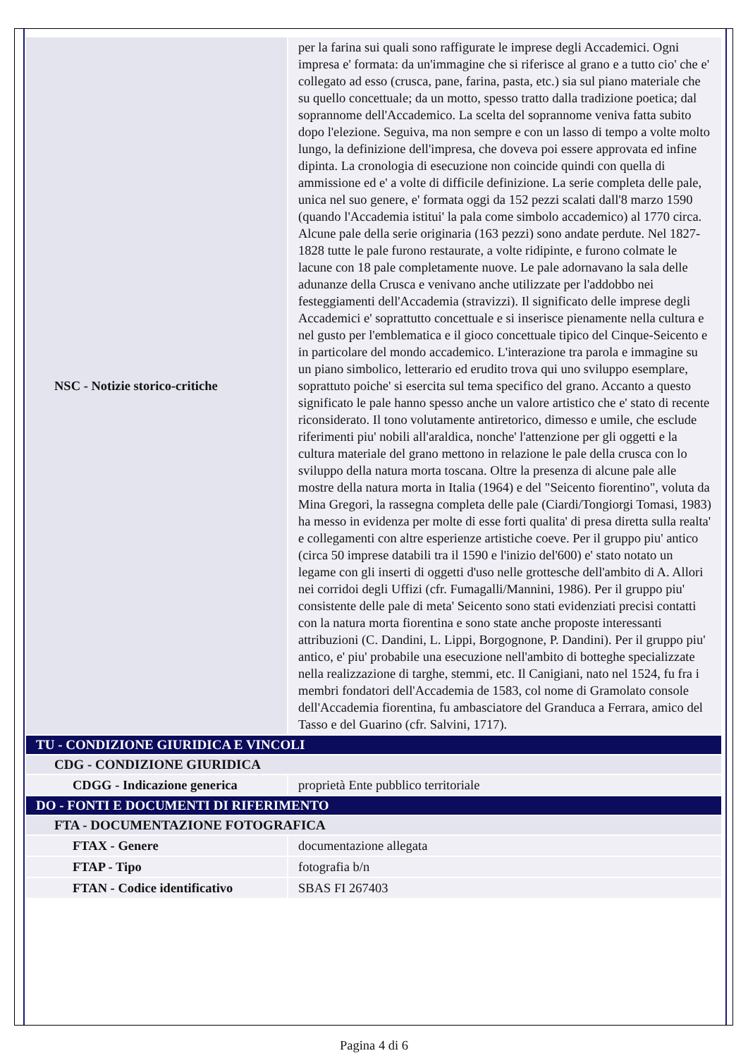| NSC - Notizie storico-critiche | per la farina sui quali sono raffigurate le imprese degli Accademici. Ogni impresa e' formata: da un'immagine che si riferisce al grano e a tutto cio' che e' collegato ad esso (crusca, pane, farina, pasta, etc.) sia sul piano materiale che su quello concettuale; da un motto, spesso tratto dalla tradizione poetica; dal soprannome dell'Accademico. La scelta del soprannome veniva fatta subito dopo l'elezione. Seguiva, ma non sempre e con un lasso di tempo a volte molto lungo, la definizione dell'impresa, che doveva poi essere approvata ed infine dipinta. La cronologia di esecuzione non coincide quindi con quella di ammissione ed e' a volte di difficile definizione. La serie completa delle pale, unica nel suo genere, e' formata oggi da 152 pezzi scalati dall'8 marzo 1590 (quando l'Accademia istitui' la pala come simbolo accademico) al 1770 circa. Alcune pale della serie originaria (163 pezzi) sono andate perdute. Nel 1827-1828 tutte le pale furono restaurate, a volte ridipinte, e furono colmate le lacune con 18 pale completamente nuove. Le pale adornavano la sala delle adunanze della Crusca e venivano anche utilizzate per l'addobbo nei festeggiamenti dell'Accademia (stravizzi). Il significato delle imprese degli Accademici e' soprattutto concettuale e si inserisce pienamente nella cultura e nel gusto per l'emblematica e il gioco concettuale tipico del Cinque-Seicento e in particolare del mondo accademico. L'interazione tra parola e immagine su un piano simbolico, letterario ed erudito trova qui uno sviluppo esemplare, soprattuto poiche' si esercita sul tema specifico del grano. Accanto a questo significato le pale hanno spesso anche un valore artistico che e' stato di recente riconsiderato. Il tono volutamente antiretorico, dimesso e umile, che esclude riferimenti piu' nobili all'araldica, nonche' l'attenzione per gli oggetti e la cultura materiale del grano mettono in relazione le pale della crusca con lo sviluppo della natura morta toscana. Oltre la presenza di alcune pale alle mostre della natura morta in Italia (1964) e del "Seicento fiorentino", voluta da Mina Gregori, la rassegna completa delle pale (Ciardi/Tongiorgi Tomasi, 1983) ha messo in evidenza per molte di esse forti qualita' di presa diretta sulla realta' e collegamenti con altre esperienze artistiche coeve. Per il gruppo piu' antico (circa 50 imprese databili tra il 1590 e l'inizio del'600) e' stato notato un legame con gli inserti di oggetti d'uso nelle grottesche dell'ambito di A. Allori nei corridoi degli Uffizi (cfr. Fumagalli/Mannini, 1986). Per il gruppo piu' consistente delle pale di meta' Seicento sono stati evidenziati precisi contatti con la natura morta fiorentina e sono state anche proposte interessanti attribuzioni (C. Dandini, L. Lippi, Borgognone, P. Dandini). Per il gruppo piu' antico, e' piu' probabile una esecuzione nell'ambito di botteghe specializzate nella realizzazione di targhe, stemmi, etc. Il Canigiani, nato nel 1524, fu fra i membri fondatori dell'Accademia de 1583, col nome di Gramolato console dell'Accademia fiorentina, fu ambasciatore del Granduca a Ferrara, amico del Tasso e del Guarino (cfr. Salvini, 1717). |
| TU - CONDIZIONE GIURIDICA E VINCOLI | |
| CDG - CONDIZIONE GIURIDICA | |
| CDGG - Indicazione generica | proprietà Ente pubblico territoriale |
| DO - FONTI E DOCUMENTI DI RIFERIMENTO | |
| FTA - DOCUMENTAZIONE FOTOGRAFICA | |
| FTAX - Genere | documentazione allegata |
| FTAP - Tipo | fotografia b/n |
| FTAN - Codice identificativo | SBAS FI 267403 |
Pagina 4 di 6